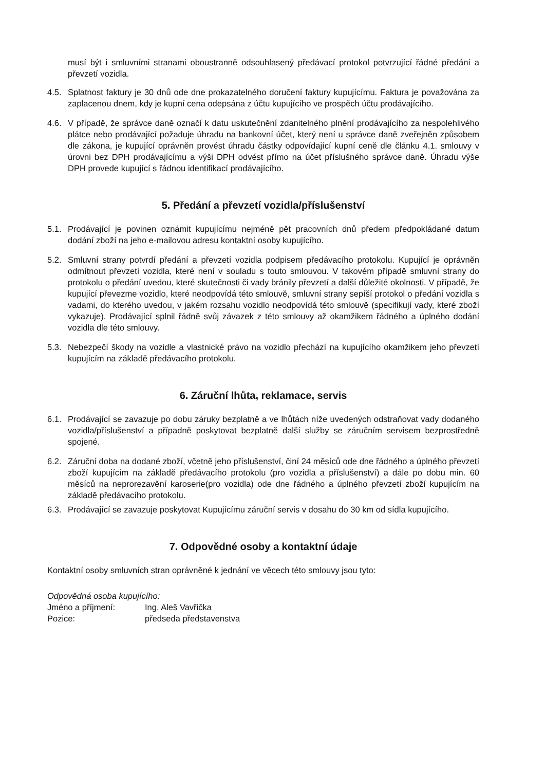musí být i smluvními stranami oboustranně odsouhlasený předávací protokol potvrzující řádné předání a převzetí vozidla.
4.5. Splatnost faktury je 30 dnů ode dne prokazatelného doručení faktury kupujícímu. Faktura je považována za zaplacenou dnem, kdy je kupní cena odepsána z účtu kupujícího ve prospěch účtu prodávajícího.
4.6. V případě, že správce daně označí k datu uskutečnění zdanitelného plnění prodávajícího za nespolehlivého plátce nebo prodávající požaduje úhradu na bankovní účet, který není u správce daně zveřejněn způsobem dle zákona, je kupující oprávněn provést úhradu částky odpovídající kupní ceně dle článku 4.1. smlouvy v úrovni bez DPH prodávajícímu a výši DPH odvést přímo na účet příslušného správce daně. Úhradu výše DPH provede kupující s řádnou identifikací prodávajícího.
5. Předání a převzetí vozidla/příslušenství
5.1. Prodávající je povinen oznámit kupujícímu nejméně pět pracovních dnů předem předpokládané datum dodání zboží na jeho e-mailovou adresu kontaktní osoby kupujícího.
5.2. Smluvní strany potvrdí předání a převzetí vozidla podpisem předávacího protokolu. Kupující je oprávněn odmítnout převzetí vozidla, které není v souladu s touto smlouvou. V takovém případě smluvní strany do protokolu o předání uvedou, které skutečnosti či vady bránily převzetí a další důležité okolnosti. V případě, že kupující převezme vozidlo, které neodpovídá této smlouvě, smluvní strany sepíší protokol o předání vozidla s vadami, do kterého uvedou, v jakém rozsahu vozidlo neodpovídá této smlouvě (specifikují vady, které zboží vykazuje). Prodávající splnil řádně svůj závazek z této smlouvy až okamžikem řádného a úplného dodání vozidla dle této smlouvy.
5.3. Nebezpečí škody na vozidle a vlastnické právo na vozidlo přechází na kupujícího okamžikem jeho převzetí kupujícím na základě předávacího protokolu.
6. Záruční lhůta, reklamace, servis
6.1. Prodávající se zavazuje po dobu záruky bezplatně a ve lhůtách níže uvedených odstraňovat vady dodaného vozidla/příslušenství a případně poskytovat bezplatně další služby se záručním servisem bezprostředně spojené.
6.2. Záruční doba na dodané zboží, včetně jeho příslušenství, činí 24 měsíců ode dne řádného a úplného převzetí zboží kupujícím na základě předávacího protokolu (pro vozidla a příslušenství) a dále po dobu min. 60 měsíců na neprorezavění karoserie(pro vozidla) ode dne řádného a úplného převzetí zboží kupujícím na základě předávacího protokolu.
6.3. Prodávající se zavazuje poskytovat Kupujícímu záruční servis v dosahu do 30 km od sídla kupujícího.
7. Odpovědné osoby a kontaktní údaje
Kontaktní osoby smluvních stran oprávněné k jednání ve věcech této smlouvy jsou tyto:
Odpovědná osoba kupujícího:
| Jméno a příjmení: | Ing. Aleš Vavřička |
| Pozice: | předseda představenstva |